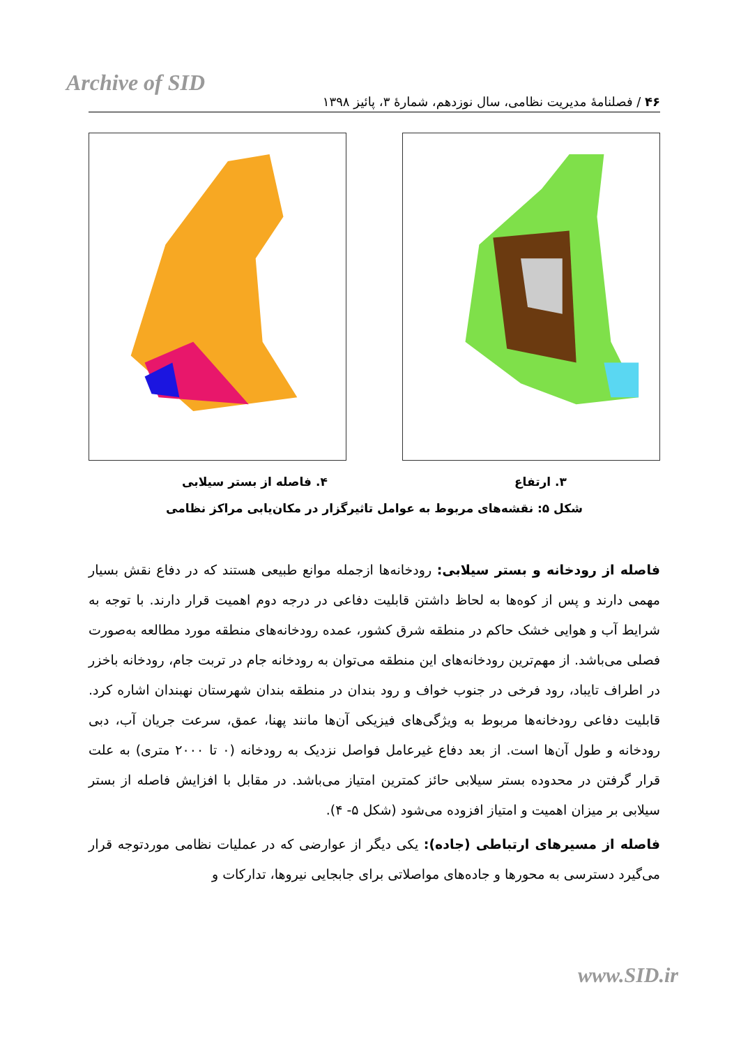Archive of SID
۴۶ / فصلنامهٔ مدیریت نظامی، سال نوزدهم، شمارهٔ ۳، پائیز ۱۳۹۸
۳. ارتفاع ۴. فاصله از بستر سیلابی
شکل ۵: نقشه‌های مربوط به عوامل تاثیرگزار در مکان‌یابی مراکز نظامی
فاصله از رودخانه و بستر سیلابی: رودخانه‌ها ازجمله موانع طبیعی هستند که در دفاع نقش بسیار مهمی دارند و پس از کوه‌ها به لحاظ داشتن قابلیت دفاعی در درجه دوم اهمیت قرار دارند. با توجه به شرایط آب و هوایی خشک حاکم در منطقه شرق کشور، عمده رودخانه‌های منطقه مورد مطالعه به‌صورت فصلی می‌باشد. از مهم‌ترین رودخانه‌های این منطقه می‌توان به رودخانه جام در تربت جام، رودخانه باخزر در اطراف تایباد، رود فرخی در جنوب خواف و رود بندان در منطقه بندان شهرستان نهبندان اشاره کرد. قابلیت دفاعی رودخانه‌ها مربوط به ویژگی‌های فیزیکی آن‌ها مانند پهنا، عمق، سرعت جریان آب، دبی رودخانه و طول آن‌ها است. از بعد دفاع غیرعامل فواصل نزدیک به رودخانه (۰ تا ۲۰۰۰ متری) به علت قرار گرفتن در محدوده بستر سیلابی حائز کمترین امتیاز می‌باشد. در مقابل با افزایش فاصله از بستر سیلابی بر میزان اهمیت و امتیاز افزوده می‌شود (شکل ۵- ۴).
فاصله از مسیرهای ارتباطی (جاده): یکی دیگر از عوارضی که در عملیات نظامی موردتوجه قرار می‌گیرد دسترسی به محورها و جاده‌های مواصلاتی برای جابجایی نیروها، تدارکات و
www.SID.ir